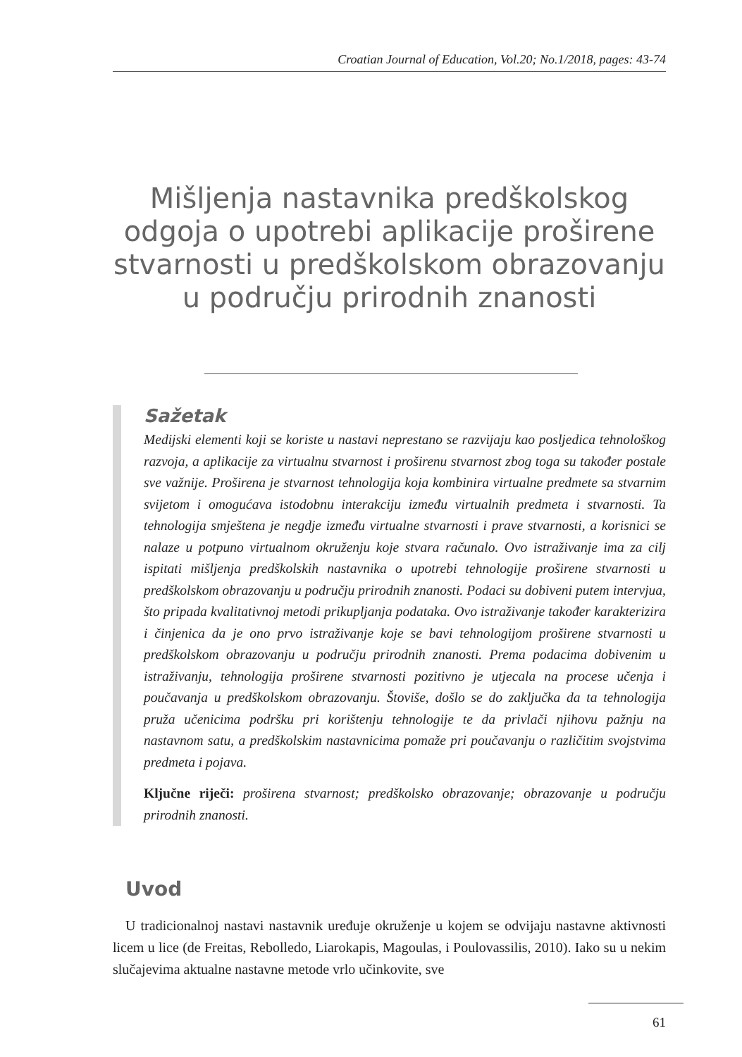Croatian Journal of Education, Vol.20; No.1/2018, pages: 43-74
Mišljenja nastavnika predškolskog odgoja o upotrebi aplikacije proširene stvarnosti u predškolskom obrazovanju u području prirodnih znanosti
Sažetak
Medijski elementi koji se koriste u nastavi neprestano se razvijaju kao posljedica tehnološkog razvoja, a aplikacije za virtualnu stvarnost i proširenu stvarnost zbog toga su također postale sve važnije. Proširena je stvarnost tehnologija koja kombinira virtualne predmete sa stvarnim svijetom i omogućava istodobnu interakciju između virtualnih predmeta i stvarnosti. Ta tehnologija smještena je negdje između virtualne stvarnosti i prave stvarnosti, a korisnici se nalaze u potpuno virtualnom okruženju koje stvara računalo. Ovo istraživanje ima za cilj ispitati mišljenja predškolskih nastavnika o upotrebi tehnologije proširene stvarnosti u predškolskom obrazovanju u području prirodnih znanosti. Podaci su dobiveni putem intervjua, što pripada kvalitativnoj metodi prikupljanja podataka. Ovo istraživanje također karakterizira i činjenica da je ono prvo istraživanje koje se bavi tehnologijom proširene stvarnosti u predškolskom obrazovanju u području prirodnih znanosti. Prema podacima dobivenim u istraživanju, tehnologija proširene stvarnosti pozitivno je utjecala na procese učenja i poučavanja u predškolskom obrazovanju. Štoviše, došlo se do zaključka da ta tehnologija pruža učenicima podršku pri korištenju tehnologije te da privlači njihovu pažnju na nastavnom satu, a predškolskim nastavnicima pomaže pri poučavanju o različitim svojstvima predmeta i pojava.
Ključne riječi: proširena stvarnost; predškolsko obrazovanje; obrazovanje u području prirodnih znanosti.
Uvod
U tradicionalnoj nastavi nastavnik uređuje okruženje u kojem se odvijaju nastavne aktivnosti licem u lice (de Freitas, Rebolledo, Liarokapis, Magoulas, i Poulovassilis, 2010). Iako su u nekim slučajevima aktualne nastavne metode vrlo učinkovite, sve
61